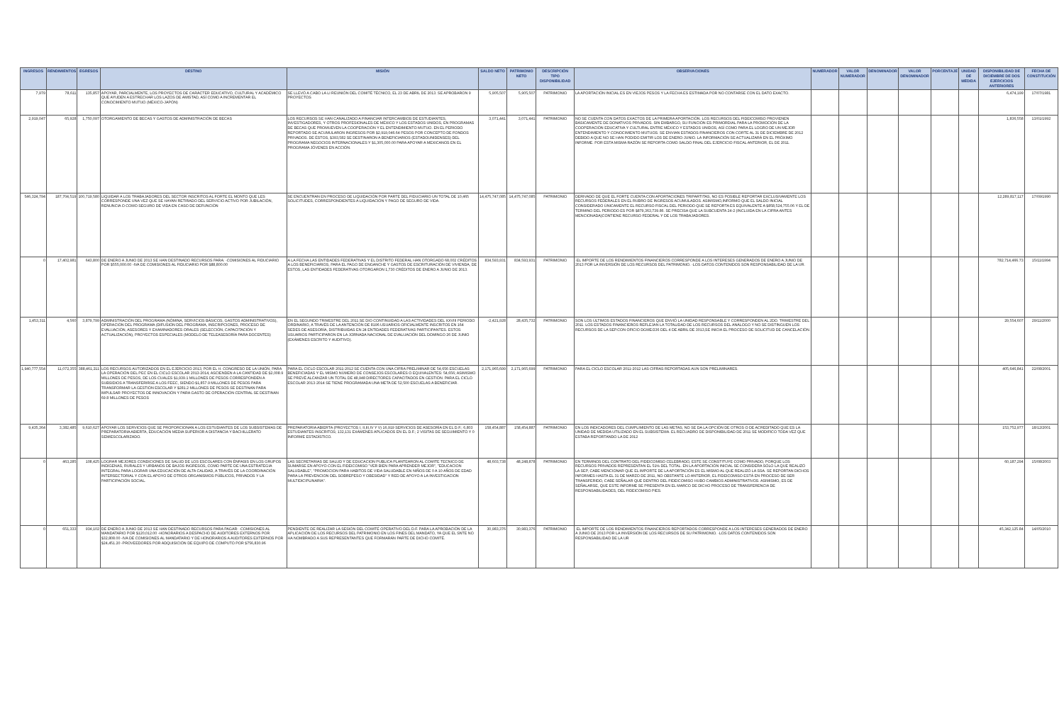| INGRESOS | RENDIMIENTOS | EGRESOS | DESTINO | MISIÓN | SALDO NETO | PATRIMONIO NETO | DESCRIPCIÓN TIPO DISPONIBILIDAD | OBSERVACIONES | NUMERADOR | VALOR NUMERADOR | DENOMINADOR | VALOR DENOMINADOR | PORCENTAJE | UNIDAD DE MEDIDA | DISPONIBILIDAD DE DICIEMBRE DE DOS EJERCICIOS ANTERIORES | FECHA DE CONSTITUCIÓN |
| --- | --- | --- | --- | --- | --- | --- | --- | --- | --- | --- | --- | --- | --- | --- | --- | --- |
| 7,979 | 78,611 | 135,857 | APOYAR, PARCIALMENTE, LOS PROYECTOS DE CARÁCTER EDUCATIVO, CULTURAL Y ACADÉMICO QUE AYUDEN A ESTRECHAR LOS LAZOS DE AMISTAD, ASÍ COMO A INCREMENTAR EL CONOCIMIENTO MUTUO (MÉXICO-JAPÓN) | SE LLEVÓ A CABO LA LI REUNIÓN DEL COMITÉ TÉCNICO, EL 23 DE ABRIL DE 2013. SE APROBARON 9 PROYECTOS | 5,905,507 | 5,905,507 | PATRIMONIO | LA APORTACIÓN INICIAL ES EN VIEJOS PESOS Y LA FECHA ES ESTIMADA POR NO CONTARSE CON EL DATO EXACTO. | | | | | | | 6,474,199 | 17/07/1981 |
| 2,919,047 | 65,928 | 1,750,097 | OTORGAMIENTO DE BECAS Y GASTOS DE ADMINISTRACIÓN DE BECAS | LOS RECURSOS SE HAN CANALIZADO A FINANCIAR INTERCAMBIOS DE ESTUDIANTES, INVESTIGADORES, Y OTROS PROFESIONALES DE MÉXICO Y LOS ESTADOS UNIDOS, EN PROGRAMAS DE BECAS QUE PROMUEVEN LA COOPERACIÓN Y EL ENTENDIMIENTO MUTUO. EN EL PERIODO REPORTADO SE ACUMULARON INGRESOS POR $2,919,046.64 PESOS POR CONCEPTO DE FONDOS PRIVADOS. DE ÉSTOS, $393,582 SE DESTINARON A BENEFICIARIOS (ESTADOUNIDENSES) DEL PROGRAMA NEGOCIOS INTERNACIONALES Y $1,305,000.00 PARA APOYAR A MEXICANOS EN EL PROGRAMA JÓVENES EN ACCIÓN. | 3,071,441 | 3,071,441 | PATRIMONIO | NO SE CUENTA CON DATOS EXACTOS DE LA PRIMERA APORTACIÓN. LOS RECURSOS DEL FIDEICOMISO PROVIENEN BÁSICAMENTE DE DONATIVOS PRIVADOS. SIN EMBARGO, SU FUNCIÓN ES PRIMORDIAL PARA LA PROMOCIÓN DE LA COOPERACIÓN EDUCATIVA Y CULTURAL ENTRE MÉXICO Y ESTADOS UNIDOS, ASÍ COMO PARA EL LOGRO DE UN MEJOR ENTENDIMIENTO Y CONOCIMIENTO MUTUOS. SE ENVIAN ESTADOS FINANCIEROS CON CORTE AL 31 DE DICIEMBRE DE 2012 DEBIDO A QUE NO SE HAN PODIDO EMITIR LOS DE ENERO-JUNIO. LA INFORMACIÓN SE ACTUALIZARÁ EN EL PRÓXIMO INFORME. POR ESTA MISMA RAZÓN SE REPORTA COMO SALDO FINAL DEL EJERCICIO FISCAL ANTERIOR, EL DE 2011. | | | | | | | 1,836,558 | 13/01/1992 |
| 546,324,794 | 187,704,519 | 100,719,580 | LIQUIDAR A LOS TRABAJADORES DEL SECTOR INSCRITOS AL FORTE EL MONTO QUE LES CORRESPONDE UNA VEZ QUE SE HAYAN RETIRADO DEL SERVICIO ACTIVO POR JUBILACIÓN, RENUNCIA O COMO SEGURO DE VIDA EN CASO DE DEFUNCIÓN | SE ENCUENTRAN EN PROCESO DE LIQUIDACIÓN POR PARTE DEL FIDUCIARIO UN TOTAL DE 10,465 SOLICITUDES, CORRESPONDIENTES A LIQUIDACIÓN Y PAGO DE SEGURO DE VIDA. | 14,475,747,085 | 14,475,747,085 | PATRIMONIO | DERIVADO DE QUE EL FORTE CUENTA CON APORTACIONES TRIPARTITAS, NO ES POSIBLE REPORTAR EXCLUSIVAMENTE LOS RECURSOS FEDERALES EN EL RUBRO DE INGRESOS ACUMULADOS. ASIMISMO,INFORMO QUE EL SALDO INICIAL CONSIDERADO ÚNICAMENTE EL RECURSO FISCAL DEL PERIODO QUE SE REPORTA ES EQUIVALENTE A $858,524,755.06 Y EL DE TERMINO DEL PERIODO ES POR $879,363,739.86. SE PRECISA QUE LA SUBCUENTA 24-2 (INCLUIDA EN LA CIFRA ANTES MENCIONADA)CONTIENE RECURSO FEDERAL Y DE LOS TRABAJADORES. | | | | | | | 12,289,817,117 | 17/09/1990 |
| 0 | 17,402,981 | 643,800 | DE ENERO A JUNIO DE 2013 SE HAN DESTINADO RECURSOS PARA: -COMISIONES AL FIDUCIARIO POR $555,000.00 -IVA DE COMISIONES AL FIDUCIARIO POR $88,800.00 | A LA FECHA LAS ENTIDADES FEDERATIVAS Y EL DISTRITO FEDERAL HAN OTORGADO 68,002 CRÉDITOS A LOS BENEFICIARIOS, PARA EL PAGO DE ENGANCHE Y GASTOS DE ESCRITURACIÓN DE VIVIENDA, DE ESTOS, LAS ENTIDADES FEDERATIVAS OTORGARON 1,730 CRÉDITOS DE ENERO A JUNIO DE 2013. | 834,593,931 | 834,593,931 | PATRIMONIO | -EL IMPORTE DE LOS RENDIMIENTOS FINANCIEROS CORRESPONDE A LOS INTERESES GENERADOS DE ENERO A JUNIO DE 2013 POR LA INVERSIÓN DE LOS RECURSOS DEL PATRIMONIO. -LOS DATOS CONTENIDOS SON RESPONSABILIDAD DE LA UR. | | | | | | | 782,714,466.73 | 15/11/1994 |
| 1,453,311 | 4,560 | 3,879,799 | ADMINISTRACIÓN DEL PROGRAMA (NÓMINA, SERVICIOS BÁSICOS, GASTOS ADMINISTRATIVOS), OPERACIÓN DEL PROGRAMA (DIFUSIÓN DEL PROGRAMA, INSCRIPCIONES, PROCESO DE EVALUACIÓN, ASESORES Y EXAMINADORES ORALES (SELECCIÓN, CAPACITACIÓN Y ACTUALIZACIÓN), PROYECTOS ESPECIALES (MODELO DE TELEASESORÍA PARA DOCENTES) | EN EL SEGUNDO TRIMESTRE DEL 2011 SE DIO CONTINUIDAD A LAS ACTIVIDADES DEL XXVIII PERIODO ORDINARIO, A TRAVÉS DE LA ANTENCIÓN DE 8196 USUARIOS OFICIALMENTE INSCRITOS EN 164 SEDES DE ASESORÍA, DISTRIBUIDAS EN 24 ENTIDADES FEDERATIVAS PARTICIPANTES. ESTOS USUARIOS PARTICIPARON EN LA JORNADA NACIONAL DE EVALUACIÓN DEL DOMINGO 26 DE JUNIO (EXÁMENES ESCRITO Y AUDITIVO). | -2,421,928 | 28,435,732 | PATRIMONIO | SON LOS ÚLTIMOS ESTADOS FINANCIEROS QUE ENVIÓ LA UNIDAD RESPONSABLE Y CORRESPONDEN AL 2DO. TRIMESTRE DEL 2011. LOS ESTADOS FINANCIEROS REFLEJAN LA TOTALIDAD DE LOS RECURSOS DEL ANÁLOGO Y NO SE DISTINGUEN LOS RECURSOS DE LA SEP.CON OFICIO DGME/236 DEL 4 DE ABRIL DE 3013,SE INICIA EL PROCESO DE SOLICITUD DE CANCELACIÓN. | | | | | | | 29,554,607 | 29/11/2000 |
| 1,940,777,554 | 11,072,355 | 388,461,211 | LOS RECURSOS AUTORIZADOS EN EL EJERCICIO 2013, POR EL H. CONGRESO DE LA UNIÓN, PARA LA OPERACIÓN DEL PEC EN EL CICLO ESCOLAR 2013-2014, ASCIENDEN A LA CANTIDAD DE $2,008.9 MILLONES DE PESOS, DE LOS CUALES $1,939.1 MILLONES DE PESOS CORRESPONDEN A SUBSIDIOS A TRANSFERIRSE A LOS FEEC, SIENDO $1,857.9 MILLONES DE PESOS PARA TRANSFORMAR LA GESTIÓN ESCOLAR Y $281.2 MILLONES DE PESOS SE DESTINAN PARA IMPULSAR PROYECTOS DE INNOVACIÓN Y PARA GASTO DE OPERACIÓN CENTRAL SE DESTINAN 69.8 MILLONES DE PESOS | PARA EL CICLO ESCOLAR 2011-2012 SE CUENTA CON UNA CIFRA PRELIMINAR DE 54,656 ESCUELAS BENEFICIADAS Y EL MISMO NÚMERO DE CONSEJOS ESCOLARES O EQUIVALENTES: 54,656; ASIMISMO SE PREVÉ ALCANZAR UN TOTAL DE 48,948 DIRECTORES CAPACITADOS EN GESTIÓN. PARA EL CICLO ESCOLAR 2013-2014 SE TIENE PROGRAMADA UNA META DE 52,500 ESCUELAS A BENEFICIAR. | 2,171,965,699 | 2,171,965,699 | PATRIMONIO | PARA EL CICLO ESCOLAR 2011-2012 LAS CIFRAS REPORTADAS AUN SON PRELIMINARES. | | | | | | | 405,646,841 | 22/08/2001 |
| 9,435,364 | 3,382,485 | 9,610,627 | APOYAR LOS SERVICIOS QUE SE PROPORCIONAN A LOS ESTUDIANTES DE LOS SUBSISTEMAS DE PREPARATORIA ABIERTA, EDUCACIÓN MEDIA SUPERIOR A DISTANCIA Y BACHILLERATO SEMIESCOLARIZADO. | PREPARATORIA ABIERTA (PROYECTOS I, II,III,IV Y V) 16,919 SERVICIOS DE ASESORÍA EN EL D.F.; 6,803 ESTUDIANTES INSCRITOS; 132,131 EXÁMENES APLICADOS EN EL D.F.; 2 VISITAS DE SEGUIMIENTO Y 0 INFORME ESTADÍSTICO. | 158,454,887 | 158,454,887 | PATRIMONIO | EN LOS INDICADORES DEL CUMPLIMIENTO DE LAS METAS, NO SE DA LA OPCIÓN DE OTROS O DE ACREDITADO QUE ES LA UNIDAD DE MEDIDA UTILIZADO EN EL SUBSISTEMA. EL RECUADRO DE DISPONIBILIDAD DE 2011 SE MODIFICO TODA VEZ QUE ESTABA REPORTANDO LA DE 2012 | | | | | | | 153,752,977 | 18/12/2001 |
| 0 | 463,285 | 108,425 | LOGRAR MEJORES CONDICIONES DE SALUD DE LOS ESCOLARES CON ÉNFASIS EN LOS GRUPOS INDÍGENAS, RURALES Y URBANOS DE BAJOS INGRESOS, COMO PARTE DE UNA ESTRATEGIA INTEGRAL PARA LOGRAR UNA EDUCACIÓN DE ALTA CALIDAD, A TRAVÉS DE LA COORDINACIÓN INTERSECTORIAL Y CON EL APOYO DE OTROS ORGANISMOS PÚBLICOS, PRIVADOS Y LA PARTICIPACIÓN SOCIAL. | LAS SECRETARIAS DE SALUD Y DE EDUCACION PUBLICA PLANTEARON AL COMITE TECNICO DE SUMARSE EN APOYO CON EL FIDEICOMISO "VER BIEN PARA APRENDER MEJOR", "EDUCACION SALUDABLE", "PROMOCION PARA HABITOS DE VIDA SALUDABLE EN NIÑOS DE 0 A 10 AÑOS DE EDAD PARA LA PREVENCION DEL SOBREPESO Y OBESIDAD" Y RED DE APOYO A LA INVESTIGACION MULTIDICIPLINARIA". | 48,603,738 | 48,248,878 | PATRIMONIO | EN TERMINOS DEL CONTRATO DEL FIDEICOMISO CELEBRADO, ESTE SE CONSTITUYE COMO PRIVADO, PORQUE LOS RECURSOS PRIVADOS REPRESENTAN EL 51% DEL TOTAL. EN LA APORTACIÓN INICIAL SE CONSIDERA SÓLO LA QUE REALIZÓ LA SEP, CABE MENCIONAR QUE EL IMPORTE DE LA APORTACIÓN ES EL MISMO AL QUE REALIZÓ LA SSA. SE REPORTAN DICHOS INFORMES HASTA EL 31 DE MARZO DE 2011, NO OBSTANTE LO ANTERIOR, EL FIDEICOMISO ESTÁ EN PROCESO DE SER TRANSFERIDO, CABE SEÑALAR QUE DENTRO DEL FIDEICOMISO HUBO CAMBIOS ADMINISTRATIVOS. ASIMISMO, ES DE SEÑALARSE, QUE ESTE INFORME SE PRESENTA EN EL MARCO DE DICHO PROCESO DE TRANSFERENCIA DE RESPONSABILIDADES, DEL FIDEICOMISO PIES. | | | | | | | 60,187,294 | 15/08/2003 |
| 0 | 651,333 | 934,102 | DE ENERO A JUNIO DE 2013 SE HAN DESTINADO RECURSOS PARA PAGAR: -COMISIONES AL MANDATARIO POR $120,012.00 -HONORARIOS A DESPACHO DE AUDITORES EXTERNOS POR $32,808.00 -IVA DE COMISIONES AL MANDATARIO Y DE HONORARIOS A AUDITORES EXTERNOS POR $24,451.20 -PROVEEDORES POR ADQUISICIÓN DE EQUIPO DE COMPUTO POR $756,830.96 | PENDIENTE DE REALIZAR LA SESIÓN DEL COMITÉ OPERATIVO DEL D.F. PARA LA APROBACIÓN DE LA APLICACIÓN DE LOS RECURSOS DEL PATRIMONIO EN LOS FINES DEL MANDATO, YA QUE EL SNTE NO HA NOMBRADO A SUS REPRESENTANTES QUE FORMARÁN PARTE DE DICHO COMITÉ. | 30,983,376 | 30,983,376 | PATRIMONIO | -EL IMPORTE DE LOS RENDIMIENTOS FINANCIEROS REPORTADOS CORRESPONDE A LOS INTERESES GENERADOS DE ENERO A JUNIO DE 2013 POR LA INVERSIÓN DE LOS RECURSOS DE SU PATRIMONIO. -LOS DATOS CONTENIDOS SON RESPONSABILIDAD DE LA UR | | | | | | | 45,342,125.84 | 14/05/2010 |